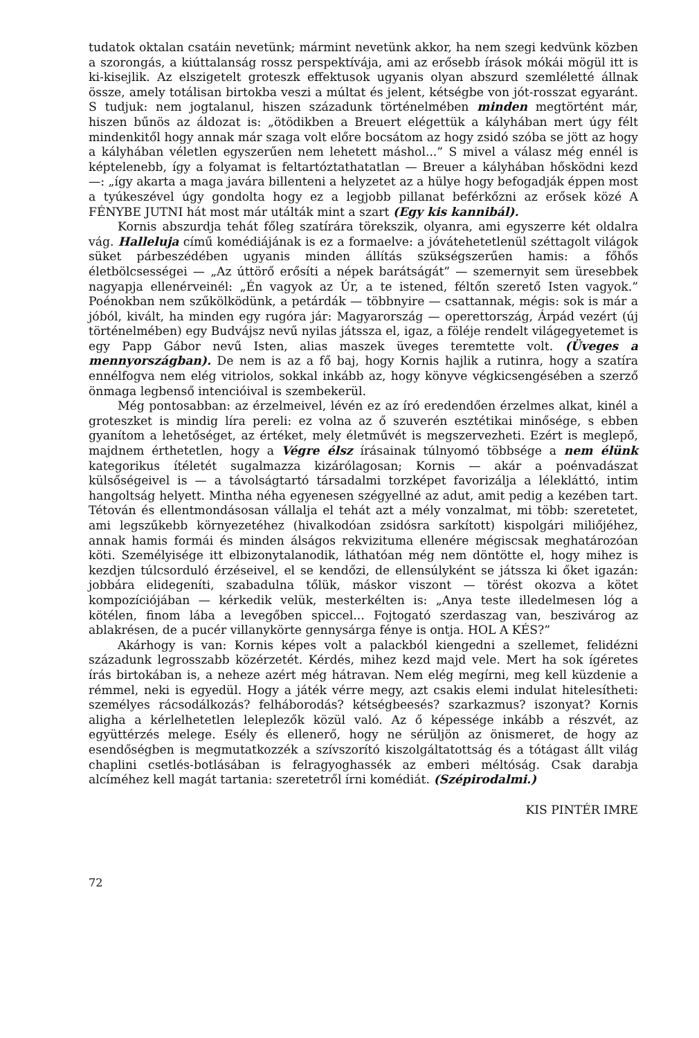tudatok oktalan csatáin nevetünk; mármint nevetünk akkor, ha nem szegi kedvünk közben a szorongás, a kiúttalanság rossz perspektívája, ami az erősebb írások mókái mögül itt is ki-kisejlik. Az elszigetelt groteszk effektusok ugyanis olyan abszurd szemléletté állnak össze, amely totálisan birtokba veszi a múltat és jelent, kétségbe von jót-rosszat egyaránt. S tudjuk: nem jogtalanul, hiszen századunk történelmében minden megtörtént már, hiszen bűnös az áldozat is: „ötödikben a Breuert elégettük a kályhában mert úgy félt mindenkitől hogy annak már szaga volt előre bocsátom az hogy zsidó szóba se jött az hogy a kályhában véletlen egyszerűen nem lehetett máshol...” S mivel a válasz még ennél is képtelenebb, így a folyamat is feltartóztathatatlan — Breuer a kályhában hősködni kezd —: „így akarta a maga javára billenteni a helyzetet az a hülye hogy befogadják éppen most a tyúkeszével úgy gondolta hogy ez a legjobb pillanat beférkőzni az erősek közé A FÉNYBE JUTNI hát most már utálták mint a szart (Egy kis kannibál).
Kornis abszurdja tehát főleg szatírára törekszik, olyanra, ami egyszerre két oldalra vág. Halleluja című komédiájának is ez a formaelve: a jóvátehetetlenül széttagolt világok süket párbeszédében ugyanis minden állítás szükségszerűen hamis: a főhős életbölcsességei — „Az úttörő erősíti a népek barátságát” — szemernyit sem üresebbek nagyapja ellenérveinél: „Én vagyok az Úr, a te istened, féltőn szerető Isten vagyok.” Poénokban nem szűkölködünk, a petárdák — többnyire — csattannak, mégis: sok is már a jóból, kivált, ha minden egy rugóra jár: Magyarország — operettország, Árpád vezért (új történelmében) egy Budvájsz nevű nyilas játssza el, igaz, a föléje rendelt világegyetemet is egy Papp Gábor nevű Isten, alias maszek üveges teremtette volt. (Üveges a mennyországban). De nem is az a fő baj, hogy Kornis hajlik a rutinra, hogy a szatíra ennélfogva nem elég vitriolos, sokkal inkább az, hogy könyve végkicsengésében a szerző önmaga legbenső intencióival is szembekerül.
Még pontosabban: az érzelmeivel, lévén ez az író eredendően érzelmes alkat, kinél a groteszket is mindig líra pereli: ez volna az ő szuverén esztétikai minősége, s ebben gyanítom a lehetőséget, az értéket, mely életművét is megszervezheti. Ezért is meglepő, majdnem érthetetlen, hogy a Végre élsz írásainak túlnyomó többsége a nem élünk kategorikus ítéletét sugalmazza kizárólagosan; Kornis — akár a poénvadászat külsőségeivel is — a távolságtartó társadalmi torzképet favorizálja a lélekláttó, intim hangoltság helyett. Mintha néha egyenesen szégyellné az adut, amit pedig a kezében tart. Tétován és ellentmondásosan vállalja el tehát azt a mély vonzalmat, mi több: szeretetet, ami legszűkebb környezetéhez (hivalkodóan zsidósra sarkított) kispolgári miliőjéhez, annak hamis formái és minden álságos rekvizituma ellenére mégiscsak meghatározóan köti. Személyisége itt elbizonytalanodik, láthatóan még nem döntötte el, hogy mihez is kezdjen túlcsorduló érzéseivel, el se kendőzi, de ellensúlyként se játssza ki őket igazán: jobbára elidegeníti, szabadulna tőlük, máskor viszont — törést okozva a kötet kompozíciójában — kérkedik velük, mesterkélten is: „Anya teste illedelmesen lóg a kötélen, finom lába a levegőben spiccel... Fojtogató szerdaszag van, beszivárog az ablakrésen, de a pucér villanykörte gennysárga fénye is ontja. HOL A KÉS?”
Akárhogy is van: Kornis képes volt a palackból kiengedni a szellemet, felidézni századunk legrosszabb közérzetét. Kérdés, mihez kezd majd vele. Mert ha sok ígéretes írás birtokában is, a neheze azért még hátravan. Nem elég megírni, meg kell küzdenie a rémmel, neki is egyedül. Hogy a játék vérre megy, azt csakis elemi indulat hitelesítheti: személyes rácsodálkozás? felháborodás? kétségbeesés? szarkazmus? iszonyat? Kornis aligha a kérlelhetetlen leleplezők közül való. Az ő képessége inkább a részvét, az együttérzés melege. Esély és ellenerő, hogy ne sérüljön az önismeret, de hogy az esendőségben is megmutatkozzék a szívszorító kiszolgáltatottság és a tótágast állt világ chaplini csetlés-botlásában is felragyoghassék az emberi méltóság. Csak darabja alcíméhez kell magát tartania: szeretetről írni komédiát. (Szépirodalmi.)
KIS PINTÉR IMRE
72